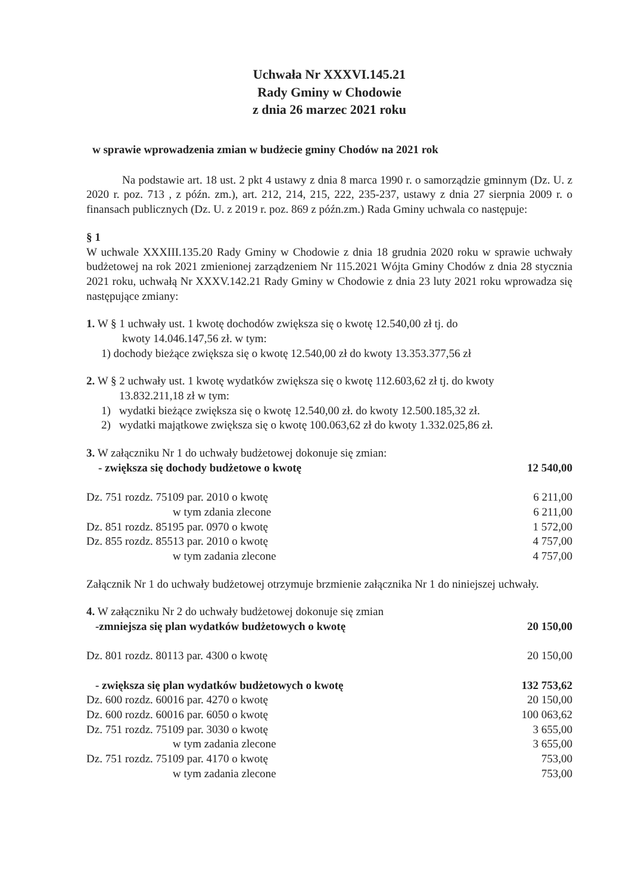Uchwała Nr XXXVI.145.21
Rady Gminy w Chodowie
z dnia 26 marzec 2021 roku
w sprawie wprowadzenia zmian w budżecie gminy Chodów na 2021 rok
Na podstawie art. 18 ust. 2 pkt 4 ustawy z dnia 8 marca 1990 r. o samorządzie gminnym (Dz. U. z 2020 r. poz. 713 , z późn. zm.), art. 212, 214, 215, 222, 235-237, ustawy z dnia 27 sierpnia 2009 r. o finansach publicznych (Dz. U. z 2019 r. poz. 869 z późn.zm.) Rada Gminy uchwala co następuje:
§ 1
W uchwale XXXIII.135.20 Rady Gminy w Chodowie z dnia 18 grudnia 2020 roku w sprawie uchwały budżetowej na rok 2021 zmienionej zarządzeniem Nr 115.2021 Wójta Gminy Chodów z dnia 28 stycznia 2021 roku, uchwałą Nr XXXV.142.21 Rady Gminy w Chodowie z dnia 23 luty 2021 roku wprowadza się następujące zmiany:
1. W § 1 uchwały ust. 1 kwotę dochodów zwiększa się o kwotę 12.540,00 zł tj. do
kwoty 14.046.147,56 zł. w tym:
1) dochody bieżące zwiększa się o kwotę 12.540,00 zł do kwoty 13.353.377,56 zł
2. W § 2 uchwały ust. 1 kwotę wydatków zwiększa się o kwotę 112.603,62 zł tj. do kwoty
13.832.211,18 zł w tym:
1) wydatki bieżące zwiększa się o kwotę 12.540,00 zł. do kwoty 12.500.185,32 zł.
2) wydatki majątkowe zwiększa się o kwotę 100.063,62 zł do kwoty 1.332.025,86 zł.
3. W załączniku Nr 1 do uchwały budżetowej dokonuje się zmian:
| - zwiększa się dochody budżetowe o kwotę | 12 540,00 |
| Dz. 751 rozdz. 75109 par. 2010 o kwotę | 6 211,00 |
| w tym zdania zlecone | 6 211,00 |
| Dz. 851 rozdz. 85195 par. 0970 o kwotę | 1 572,00 |
| Dz. 855 rozdz. 85513 par. 2010 o kwotę | 4 757,00 |
| w tym zadania zlecone | 4 757,00 |
Załącznik Nr 1 do uchwały budżetowej otrzymuje brzmienie załącznika Nr 1 do niniejszej uchwały.
4. W załączniku Nr 2 do uchwały budżetowej dokonuje się zmian
| -zmniejsza się plan wydatków budżetowych o kwotę | 20 150,00 |
| Dz. 801 rozdz. 80113 par. 4300 o kwotę | 20 150,00 |
| - zwiększa się plan wydatków budżetowych o kwotę | 132 753,62 |
| Dz. 600 rozdz. 60016 par. 4270 o kwotę | 20 150,00 |
| Dz. 600 rozdz. 60016 par. 6050 o kwotę | 100 063,62 |
| Dz. 751 rozdz. 75109 par. 3030 o kwotę | 3 655,00 |
| w tym zadania zlecone | 3 655,00 |
| Dz. 751 rozdz. 75109 par. 4170 o kwotę | 753,00 |
| w tym zadania zlecone | 753,00 |